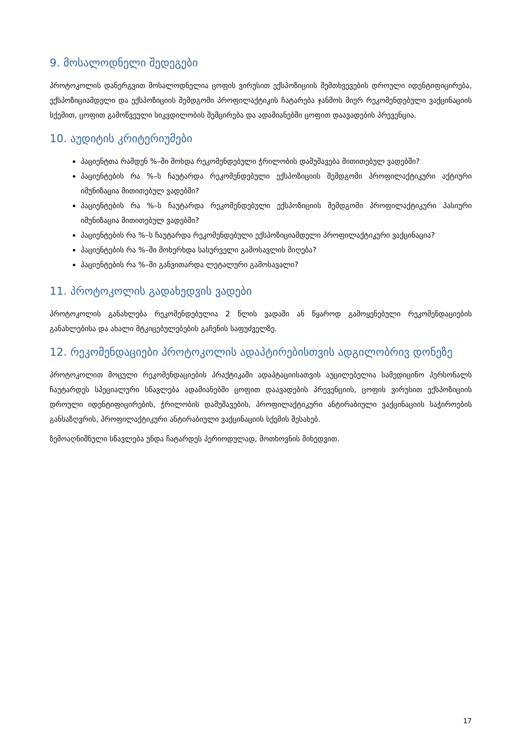9. მოსალოდნელი შედეგები
პროტოკოლის დანერგვით მოსალოდნელია ცოფის ვირუსით ექსპოზიციის შემთხვევების დროული იდენტიფიცირება, ექსპოზიციამდელი და ექსპოზიციის შემდგომი პროფილაქტიკის ჩატარება ჯანმოს მიერ რეკომენდებული ვაქცინაციის სქემით, ცოფით გამოწვეული სიკვდილობის შემცირება და ადამიანებში ცოფით დაავადების პრევენცია.
10. აუდიტის კრიტერიუმები
პაციენტთა რამდენ %–ში მოხდა რეკომენდებული ჭრილობის დამუშავება მითითებულ ვადებში?
პაციენტების რა %–ს ჩაუტარდა რეკომენდებული ექსპოზიციის შემდგომი პროფილაქტიკური აქტიური იმუნიზაცია მითითებულ ვადებში?
პაციენტების რა %–ს ჩაუტარდა რეკომენდებული ექსპოზიციის შემდგომი პროფილაქტიკური პასიური იმუნიზაცია მითითებულ ვადებში?
პაციენტების რა %–ს ჩაუტარდა რეკომენდებული ექსპოზიციამდელი პროფილაქტიკური ვაქცინაცია?
პაციენტების რა %–ში მოხერხდა სასურველი გამოსავლის მიღება?
პაციენტების რა %–ში განვითარდა ლეტალური გამოსავალი?
11. პროტოკოლის გადახედვის ვადები
პროტოკოლის განახლება რეკომენდებულია 2 წლის ვადაში ან წყაროდ გამოყენებული რეკომენდაციების განახლებისა და ახალი მტკიცებულებების გაჩენის საფუძველზე.
12. რეკომენდაციები პროტოკოლის ადაპტირებისთვის ადგილობრივ დონეზე
პროტოკოლით მოცული რეკომენდაციების პრაქტიკაში ადაპტაციისათვის აუცილებელია სამედიცინო პერსონალს ჩაუტარდეს სპეციალური სწავლება ადამიანებში ცოფით დაავადების პრევენციის, ცოფის ვირუსით ექსპოზიციის დროული იდენტიფიცირების, ჭრილობის დამუშავების, პროფილაქტიკური ანტირაბიული ვაქცინაციის საჭიროების განსაზღვრის, პროფილაქტიკური ანტირაბიული ვაქცინაციის სქემის შესახებ.
ზემოაღნიშნული სწავლება უნდა ჩატარდეს პერიოდულად, მოთხოვნის მიხედვით.
17